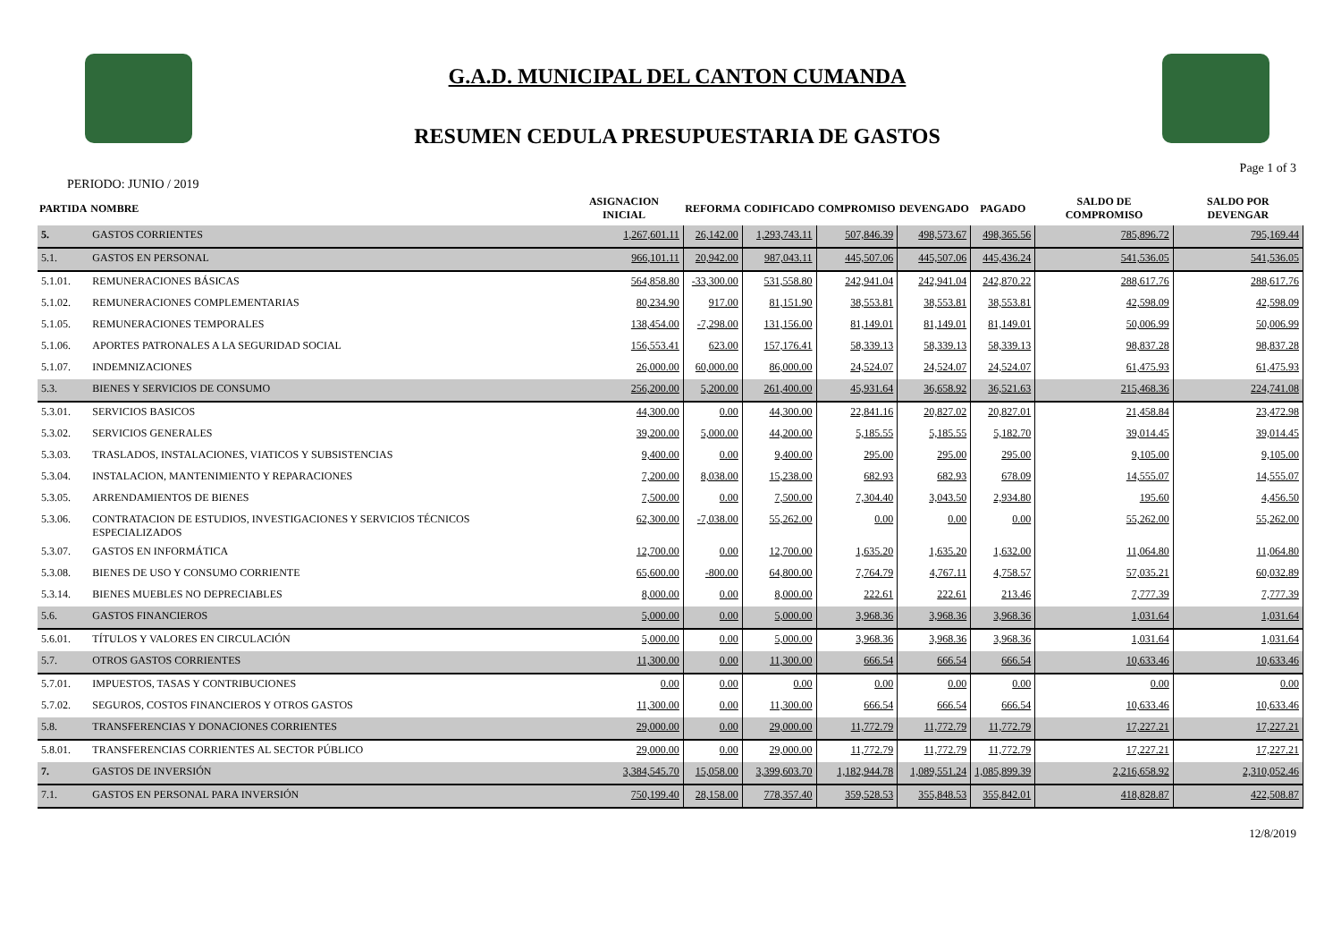G.A.D. MUNICIPAL DEL CANTON CUMANDA
RESUMEN CEDULA PRESUPUESTARIA DE GASTOS
PERIODO: JUNIO / 2019 Page 1 of 3
| PARTIDA | NOMBRE | ASIGNACION INICIAL | REFORMA | CODIFICADO | COMPROMISO | DEVENGADO | PAGADO | SALDO DE COMPROMISO | SALDO POR DEVENGAR |
| --- | --- | --- | --- | --- | --- | --- | --- | --- | --- |
| 5. | GASTOS CORRIENTES | 1,267,601.11 | 26,142.00 | 1,293,743.11 | 507,846.39 | 498,573.67 | 498,365.56 | 785,896.72 | 795,169.44 |
| 5.1. | GASTOS EN PERSONAL | 966,101.11 | 20,942.00 | 987,043.11 | 445,507.06 | 445,507.06 | 445,436.24 | 541,536.05 | 541,536.05 |
| 5.1.01. | REMUNERACIONES BÁSICAS | 564,858.80 | -33,300.00 | 531,558.80 | 242,941.04 | 242,941.04 | 242,870.22 | 288,617.76 | 288,617.76 |
| 5.1.02. | REMUNERACIONES COMPLEMENTARIAS | 80,234.90 | 917.00 | 81,151.90 | 38,553.81 | 38,553.81 | 38,553.81 | 42,598.09 | 42,598.09 |
| 5.1.05. | REMUNERACIONES TEMPORALES | 138,454.00 | -7,298.00 | 131,156.00 | 81,149.01 | 81,149.01 | 81,149.01 | 50,006.99 | 50,006.99 |
| 5.1.06. | APORTES PATRONALES A LA SEGURIDAD SOCIAL | 156,553.41 | 623.00 | 157,176.41 | 58,339.13 | 58,339.13 | 58,339.13 | 98,837.28 | 98,837.28 |
| 5.1.07. | INDEMNIZACIONES | 26,000.00 | 60,000.00 | 86,000.00 | 24,524.07 | 24,524.07 | 24,524.07 | 61,475.93 | 61,475.93 |
| 5.3. | BIENES Y SERVICIOS DE CONSUMO | 256,200.00 | 5,200.00 | 261,400.00 | 45,931.64 | 36,658.92 | 36,521.63 | 215,468.36 | 224,741.08 |
| 5.3.01. | SERVICIOS BASICOS | 44,300.00 | 0.00 | 44,300.00 | 22,841.16 | 20,827.02 | 20,827.01 | 21,458.84 | 23,472.98 |
| 5.3.02. | SERVICIOS GENERALES | 39,200.00 | 5,000.00 | 44,200.00 | 5,185.55 | 5,185.55 | 5,182.70 | 39,014.45 | 39,014.45 |
| 5.3.03. | TRASLADOS, INSTALACIONES, VIATICOS Y SUBSISTENCIAS | 9,400.00 | 0.00 | 9,400.00 | 295.00 | 295.00 | 295.00 | 9,105.00 | 9,105.00 |
| 5.3.04. | INSTALACION, MANTENIMIENTO Y REPARACIONES | 7,200.00 | 8,038.00 | 15,238.00 | 682.93 | 682.93 | 678.09 | 14,555.07 | 14,555.07 |
| 5.3.05. | ARRENDAMIENTOS DE BIENES | 7,500.00 | 0.00 | 7,500.00 | 7,304.40 | 3,043.50 | 2,934.80 | 195.60 | 4,456.50 |
| 5.3.06. | CONTRATACION DE ESTUDIOS, INVESTIGACIONES Y SERVICIOS TÉCNICOS ESPECIALIZADOS | 62,300.00 | -7,038.00 | 55,262.00 | 0.00 | 0.00 | 0.00 | 55,262.00 | 55,262.00 |
| 5.3.07. | GASTOS EN INFORMÁTICA | 12,700.00 | 0.00 | 12,700.00 | 1,635.20 | 1,635.20 | 1,632.00 | 11,064.80 | 11,064.80 |
| 5.3.08. | BIENES DE USO Y CONSUMO CORRIENTE | 65,600.00 | -800.00 | 64,800.00 | 7,764.79 | 4,767.11 | 4,758.57 | 57,035.21 | 60,032.89 |
| 5.3.14. | BIENES MUEBLES NO DEPRECIABLES | 8,000.00 | 0.00 | 8,000.00 | 222.61 | 222.61 | 213.46 | 7,777.39 | 7,777.39 |
| 5.6. | GASTOS FINANCIEROS | 5,000.00 | 0.00 | 5,000.00 | 3,968.36 | 3,968.36 | 3,968.36 | 1,031.64 | 1,031.64 |
| 5.6.01. | TÍTULOS Y VALORES EN CIRCULACIÓN | 5,000.00 | 0.00 | 5,000.00 | 3,968.36 | 3,968.36 | 3,968.36 | 1,031.64 | 1,031.64 |
| 5.7. | OTROS GASTOS CORRIENTES | 11,300.00 | 0.00 | 11,300.00 | 666.54 | 666.54 | 666.54 | 10,633.46 | 10,633.46 |
| 5.7.01. | IMPUESTOS, TASAS Y CONTRIBUCIONES | 0.00 | 0.00 | 0.00 | 0.00 | 0.00 | 0.00 | 0.00 | 0.00 |
| 5.7.02. | SEGUROS, COSTOS FINANCIEROS Y OTROS GASTOS | 11,300.00 | 0.00 | 11,300.00 | 666.54 | 666.54 | 666.54 | 10,633.46 | 10,633.46 |
| 5.8. | TRANSFERENCIAS Y DONACIONES CORRIENTES | 29,000.00 | 0.00 | 29,000.00 | 11,772.79 | 11,772.79 | 11,772.79 | 17,227.21 | 17,227.21 |
| 5.8.01. | TRANSFERENCIAS CORRIENTES AL SECTOR PÚBLICO | 29,000.00 | 0.00 | 29,000.00 | 11,772.79 | 11,772.79 | 11,772.79 | 17,227.21 | 17,227.21 |
| 7. | GASTOS DE INVERSIÓN | 3,384,545.70 | 15,058.00 | 3,399,603.70 | 1,182,944.78 | 1,089,551.24 | 1,085,899.39 | 2,216,658.92 | 2,310,052.46 |
| 7.1. | GASTOS EN PERSONAL PARA INVERSIÓN | 750,199.40 | 28,158.00 | 778,357.40 | 359,528.53 | 355,848.53 | 355,842.01 | 418,828.87 | 422,508.87 |
12/8/2019